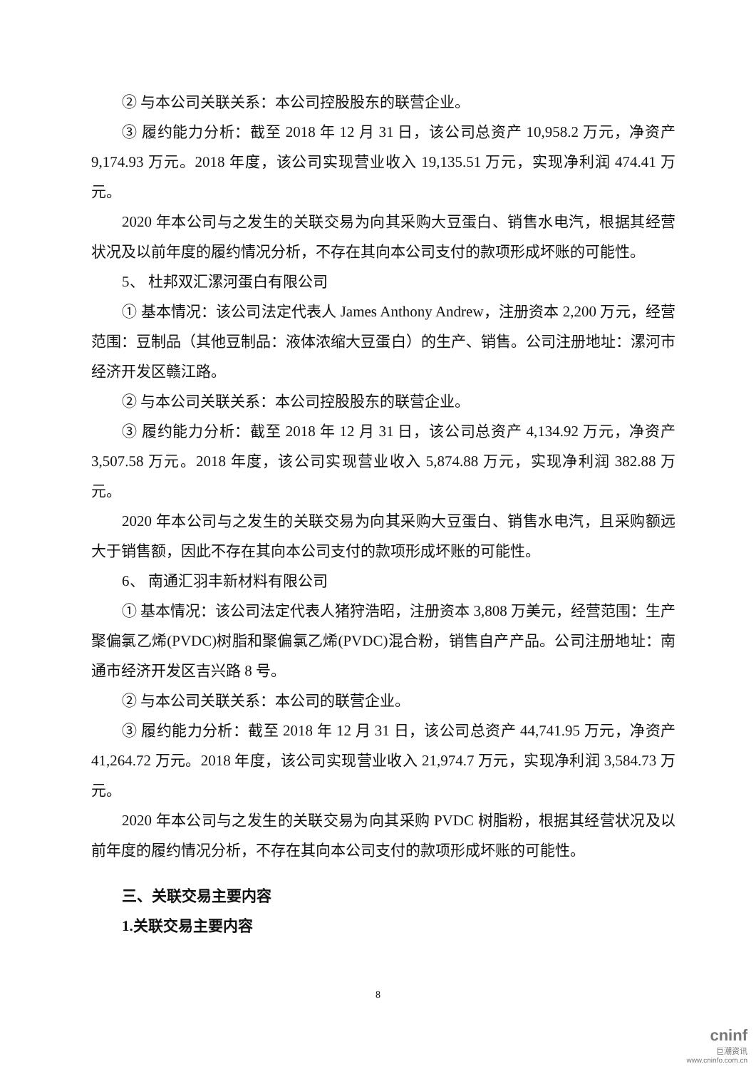② 与本公司关联关系：本公司控股股东的联营企业。
③ 履约能力分析：截至 2018 年 12 月 31 日，该公司总资产 10,958.2 万元，净资产 9,174.93 万元。2018 年度，该公司实现营业收入 19,135.51 万元，实现净利润 474.41 万元。
2020 年本公司与之发生的关联交易为向其采购大豆蛋白、销售水电汽，根据其经营状况及以前年度的履约情况分析，不存在其向本公司支付的款项形成坏账的可能性。
5、 杜邦双汇漯河蛋白有限公司
① 基本情况：该公司法定代表人 James Anthony Andrew，注册资本 2,200 万元，经营范围：豆制品（其他豆制品：液体浓缩大豆蛋白）的生产、销售。公司注册地址：漯河市经济开发区赣江路。
② 与本公司关联关系：本公司控股股东的联营企业。
③ 履约能力分析：截至 2018 年 12 月 31 日，该公司总资产 4,134.92 万元，净资产 3,507.58 万元。2018 年度，该公司实现营业收入 5,874.88 万元，实现净利润 382.88 万元。
2020 年本公司与之发生的关联交易为向其采购大豆蛋白、销售水电汽，且采购额远大于销售额，因此不存在其向本公司支付的款项形成坏账的可能性。
6、 南通汇羽丰新材料有限公司
① 基本情况：该公司法定代表人猪狩浩昭，注册资本 3,808 万美元，经营范围：生产聚偏氯乙烯(PVDC)树脂和聚偏氯乙烯(PVDC)混合粉，销售自产产品。公司注册地址：南通市经济开发区吉兴路 8 号。
② 与本公司关联关系：本公司的联营企业。
③ 履约能力分析：截至 2018 年 12 月 31 日，该公司总资产 44,741.95 万元，净资产 41,264.72 万元。2018 年度，该公司实现营业收入 21,974.7 万元，实现净利润 3,584.73 万元。
2020 年本公司与之发生的关联交易为向其采购 PVDC 树脂粉，根据其经营状况及以前年度的履约情况分析，不存在其向本公司支付的款项形成坏账的可能性。
三、关联交易主要内容
1.关联交易主要内容
8
cninf
巨潮资讯
www.cninfo.com.cn